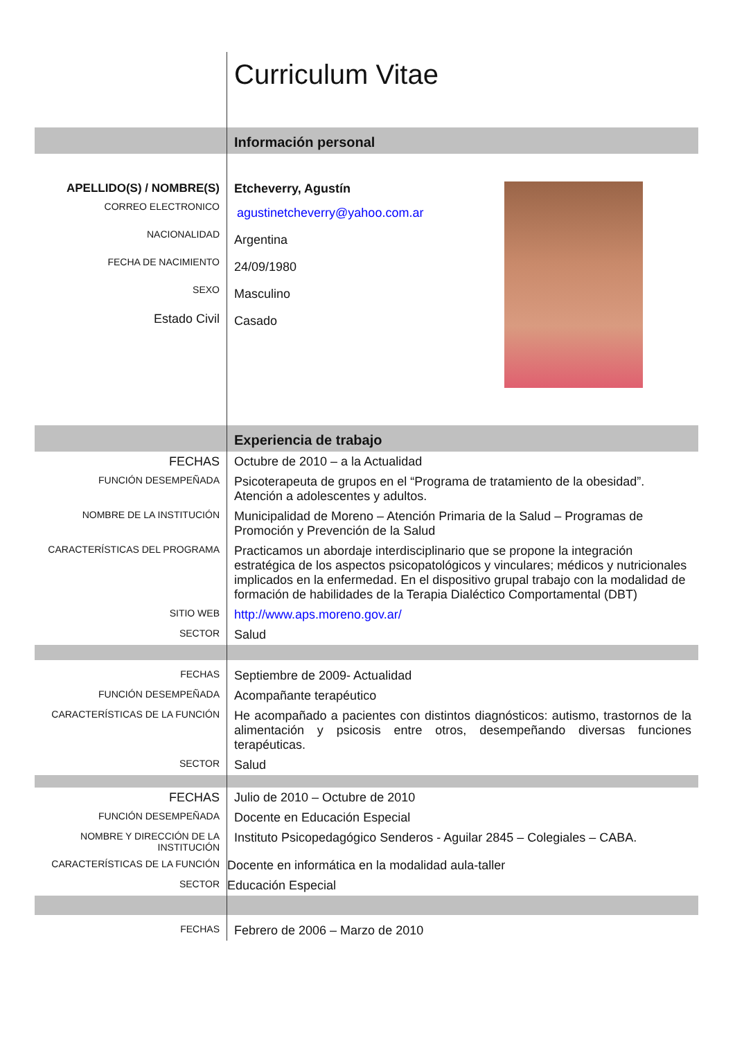| | Curriculum Vitae |
| | Información personal |
| APELLIDO(S) / NOMBRE(S) | Etcheverry, Agustín agustinetcheverry@yahoo.com.ar Argentina 24/09/1980 Masculino Casado |
| CORREO ELECTRONICO | |
| NACIONALIDAD | |
| FECHA DE NACIMIENTO | |
| SEXO | |
| Estado Civil | |
| | Experiencia de trabajo |
| FECHAS | Octubre de 2010 – a la Actualidad |
| FUNCIÓN DESEMPEÑADA | Psicoterapeuta de grupos en el “Programa de tratamiento de la obesidad”. Atención a adolescentes y adultos. |
| NOMBRE DE LA INSTITUCIÓN | Municipalidad de Moreno – Atención Primaria de la Salud – Programas de Promoción y Prevención de la Salud |
| CARACTERÍSTICAS DEL PROGRAMA | Practicamos un abordaje interdisciplinario que se propone la integración estratégica de los aspectos psicopatológicos y vinculares; médicos y nutricionales implicados en la enfermedad. En el dispositivo grupal trabajo con la modalidad de formación de habilidades de la Terapia Dialéctico Comportamental (DBT) |
| SITIO WEB | http://www.aps.moreno.gov.ar/ |
| SECTOR | Salud |
| FECHAS | Septiembre de 2009- Actualidad |
| FUNCIÓN DESEMPEÑADA | Acompañante terapéutico |
| CARACTERÍSTICAS DE LA FUNCIÓN | He acompañado a pacientes con distintos diagnósticos: autismo, trastornos de la alimentación y psicosis entre otros, desempeñando diversas funciones terapéuticas. |
| SECTOR | Salud |
| FECHAS | Julio de 2010 – Octubre de 2010 |
| FUNCIÓN DESEMPEÑADA | Docente en Educación Especial |
| NOMBRE Y DIRECCIÓN DE LA INSTITUCIÓN | Instituto Psicopedagógico Senderos - Aguilar 2845 – Colegiales – CABA. |
| CARACTERÍSTICAS DE LA FUNCIÓN | Docente en informática en la modalidad aula-taller |
| SECTOR | Educación Especial |
| FECHAS | Febrero de 2006 – Marzo de 2010 |